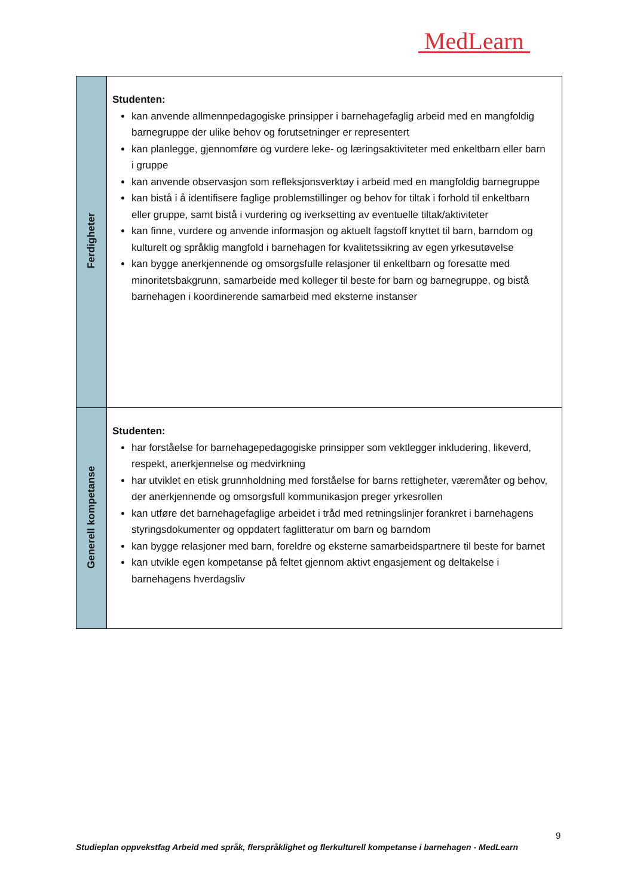MedLearn
| Ferdigheter | Studenten: kan anvende allmennpedagogiske prinsipper i barnehagefaglig arbeid med en mangfoldig barnegruppe der ulike behov og forutsetninger er representert kan planlegge, gjennomføre og vurdere leke- og læringsaktiviteter med enkeltbarn eller barn i gruppe kan anvende observasjon som refleksjonsverktøy i arbeid med en mangfoldig barnegruppe kan bistå i å identifisere faglige problemstillinger og behov for tiltak i forhold til enkeltbarn eller gruppe, samt bistå i vurdering og iverksetting av eventuelle tiltak/aktiviteter kan finne, vurdere og anvende informasjon og aktuelt fagstoff knyttet til barn, barndom og kulturelt og språklig mangfold i barnehagen for kvalitetssikring av egen yrkesutøvelse kan bygge anerkjennende og omsorgsfulle relasjoner til enkeltbarn og foresatte med minoritetsbakgrunn, samarbeide med kolleger til beste for barn og barnegruppe, og bistå barnehagen i koordinerende samarbeid med eksterne instanser |
| Generell kompetanse | Studenten: har forståelse for barnehagepedagogiske prinsipper som vektlegger inkludering, likeverd, respekt, anerkjennelse og medvirkning har utviklet en etisk grunnholdning med forståelse for barns rettigheter, væremåter og behov, der anerkjennende og omsorgsfull kommunikasjon preger yrkesrollen kan utføre det barnehagefaglige arbeidet i tråd med retningslinjer forankret i barnehagens styringsdokumenter og oppdatert faglitteratur om barn og barndom kan bygge relasjoner med barn, foreldre og eksterne samarbeidspartnere til beste for barnet kan utvikle egen kompetanse på feltet gjennom aktivt engasjement og deltakelse i barnehagens hverdagsliv |
9
Studieplan oppvekstfag Arbeid med språk, flerspråklighet og flerkulturell kompetanse i barnehagen - MedLearn